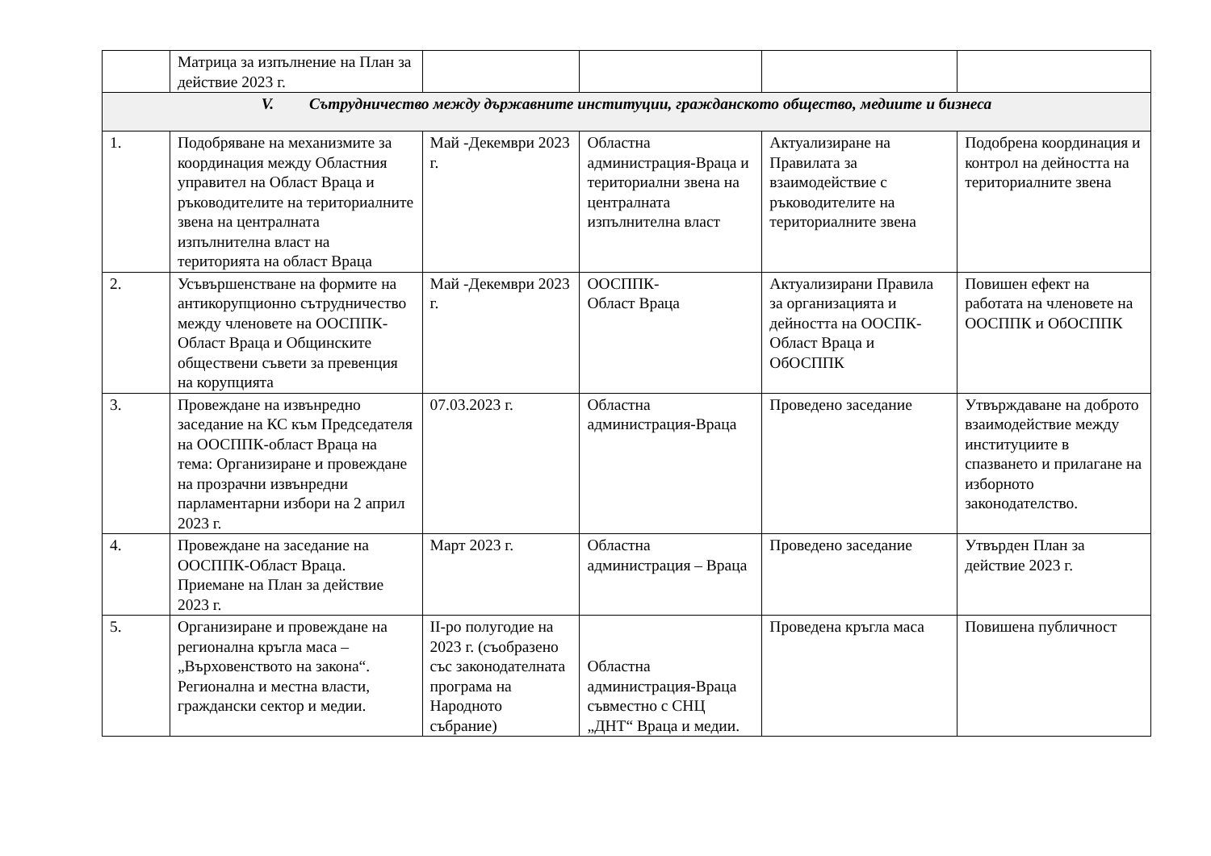| | Матрица за изпълнение на План за действие 2023 г. | | | | |
| V. Сътрудничество между държавните институции, гражданското общество, медиите и бизнеса | | | | | |
| 1. | Подобряване на механизмите за координация между Областния управител на Област Враца и ръководителите на териториалните звена на централната изпълнителна власт на територията на област Враца | Май -Декември 2023 г. | Областна администрация-Враца и териториални звена на централната изпълнителна власт | Актуализиране на Правилата за взаимодействие с ръководителите на териториалните звена | Подобрена координация и контрол на дейността на териториалните звена |
| 2. | Усъвършенстване на формите на антикорупционно сътрудничество между членовете на ООСППК-Област Враца и Общинските обществени съвети за превенция на корупцията | Май -Декември 2023 г. | ООСППК- Област Враца | Актуализирани Правила за организацията и дейността на ООСПК-Област Враца и ОбОСППК | Повишен ефект на работата на членовете на ООСППК и ОбОСППК |
| 3. | Провеждане на извънредно заседание на КС към Председателя на ООСППК-област Враца на тема: Организиране и провеждане на прозрачни извънредни парламентарни избори на 2 април 2023 г. | 07.03.2023 г. | Областна администрация-Враца | Проведено заседание | Утвърждаване на доброто взаимодействие между институциите в спазването и прилагане на изборното законодателство. |
| 4. | Провеждане на заседание на ООСППК-Област Враца. Приемане на План за действие 2023 г. | Март 2023 г. | Областна администрация – Враца | Проведено заседание | Утвърден План за действие 2023 г. |
| 5. | Организиране и провеждане на регионална кръгла маса – „Върховенството на закона“. Регионална и местна власти, граждански сектор и медии. | II-ро полугодие на 2023 г. (съобразено със законодателната програма на Народното събрание) | Областна администрация-Враца съвместно с СНЦ „ДНТ“ Враца и медии. | Проведена кръгла маса | Повишена публичност |